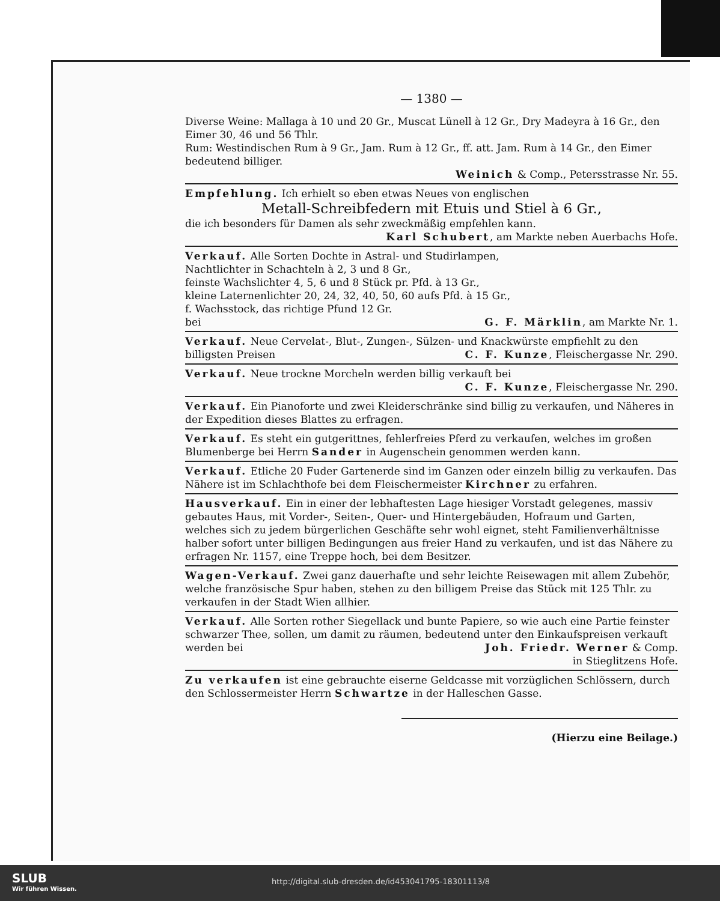— 1380 —
Diverse Weine: Mallaga à 10 und 20 Gr., Muscat Lünell à 12 Gr., Dry Madeyra à 16 Gr., den Eimer 30, 46 und 56 Thlr.
Rum: Westindischen Rum à 9 Gr., Jam. Rum à 12 Gr., ff. att. Jam. Rum à 14 Gr., den Eimer bedeutend billiger.
Weinich & Comp., Petersstrasse Nr. 55.
Empfehlung. Ich erhielt so eben etwas Neues von englischen
Metall-Schreibfedern mit Etuis und Stiel à 6 Gr.,
die ich besonders für Damen als sehr zweckmäßig empfehlen kann.
Karl Schubert, am Markte neben Auerbachs Hofe.
Verkauf. Alle Sorten Dochte in Astral- und Studirlampen,
Nachtlichter in Schachteln à 2, 3 und 8 Gr.,
feinste Wachslichter 4, 5, 6 und 8 Stück pr. Pfd. à 13 Gr.,
kleine Laternenlichter 20, 24, 32, 40, 50, 60 aufs Pfd. à 15 Gr.,
f. Wachsstock, das richtige Pfund 12 Gr.
bei G. F. Märklin, am Markte Nr. 1.
Verkauf. Neue Cervelat-, Blut-, Zungen-, Sülzen- und Knackwürste empfiehlt zu den billigsten Preisen C. F. Kunze, Fleischergasse Nr. 290.
Verkauf. Neue trockne Morcheln werden billig verkauft bei
C. F. Kunze, Fleischergasse Nr. 290.
Verkauf. Ein Pianoforte und zwei Kleiderschränke sind billig zu verkaufen, und Näheres in der Expedition dieses Blattes zu erfragen.
Verkauf. Es steht ein gutgerittnes, fehlerfreies Pferd zu verkaufen, welches im großen Blumenberge bei Herrn Sander in Augenschein genommen werden kann.
Verkauf. Etliche 20 Fuder Gartenerde sind im Ganzen oder einzeln billig zu verkaufen. Das Nähere ist im Schlachthofe bei dem Fleischermeister Kirchner zu erfahren.
Hausverkauf. Ein in einer der lebhaftesten Lage hiesiger Vorstadt gelegenes, massiv gebautes Haus, mit Vorder-, Seiten-, Quer- und Hintergebäuden, Hofraum und Garten, welches sich zu jedem bürgerlichen Geschäfte sehr wohl eignet, steht Familienverhältnisse halber sofort unter billigen Bedingungen aus freier Hand zu verkaufen, und ist das Nähere zu erfragen Nr. 1157, eine Treppe hoch, bei dem Besitzer.
Wagen-Verkauf. Zwei ganz dauerhafte und sehr leichte Reisewagen mit allem Zubehör, welche französische Spur haben, stehen zu den billigem Preise das Stück mit 125 Thlr. zu verkaufen in der Stadt Wien allhier.
Verkauf. Alle Sorten rother Siegellack und bunte Papiere, so wie auch eine Partie feinster schwarzer Thee, sollen, um damit zu räumen, bedeutend unter den Einkaufspreisen verkauft werden bei Joh. Friedr. Werner & Comp.
in Stieglitzens Hofe.
Zu verkaufen ist eine gebrauchte eiserne Geldcasse mit vorzüglichen Schlössern, durch den Schlossermeister Herrn Schwartze in der Halleschen Gasse.
(Hierzu eine Beilage.)
SLUB
Wir führen Wissen.
http://digital.slub-dresden.de/id453041795-18301113/8